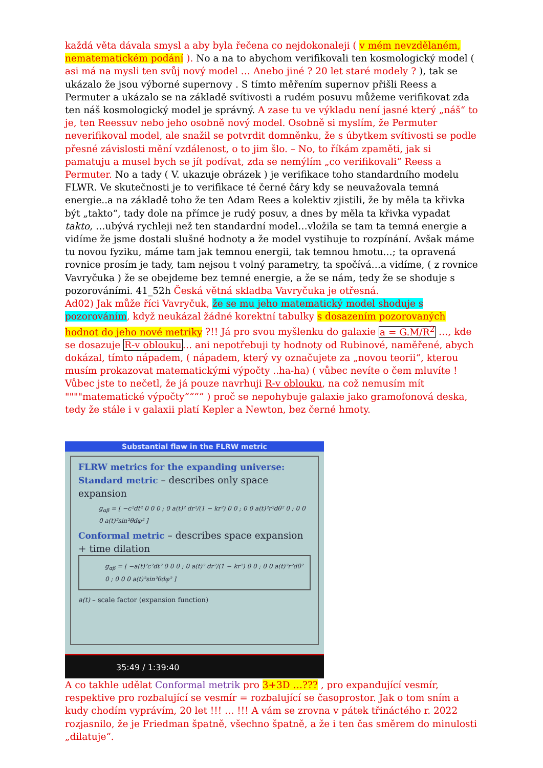každá věta dávala smysl a aby byla řečena co nejdokonaleji ( v mém nevzdělaném, nematematickém podání ). No a na to abychom verifikovali ten kosmologický model ( asi má na mysli ten svůj nový model … Anebo jiné ? 20 let staré modely ? ), tak se ukázalo že jsou výborné supernovy . S tímto měřením supernov přišli Reess a Permuter a ukázalo se na základě svítivosti a rudém posuvu můžeme verifikovat zda ten náš kosmologický model je správný. A zase tu ve výkladu není jasné který „náš“ to je, ten Reessuv nebo jeho osobně nový model. Osobně si myslím, že Permuter neverifikoval model, ale snažil se potvrdit domněnku, že s úbytkem svítivosti se podle přesné závislosti mění vzdálenost, o to jim šlo. – No, to říkám zpaměti, jak si pamatuju a musel bych se jít podívat, zda se nemýlím „co verifikovali“ Reess a Permuter. No a tady ( V. ukazuje obrázek ) je verifikace toho standardního modelu FLWR. Ve skutečnosti je to verifikace té černé čáry kdy se neuvažovala temná energie..a na základě toho že ten Adam Rees a kolektiv zjistili, že by měla ta křivka být „takto“, tady dole na přímce je rudý posuv, a dnes by měla ta křivka vypadat takto, …ubývá rychleji než ten standardní model…vložila se tam ta temná energie a vidíme že jsme dostali slušné hodnoty a že model vystihuje to rozpínání. Avšak máme tu novou fyziku, máme tam jak temnou energii, tak temnou hmotu…; ta opravená rovnice prosím je tady, tam nejsou t volný parametry, ta spočívá…a vidíme, ( z rovnice Vavryčuka ) že se obejdeme bez temné energie, a že se nám, tedy že se shoduje s pozorováními. 41_52h Česká větná skladba Vavryčuka je otřesná.
Ad02) Jak může říci Vavryčuk, že se mu jeho matematický model shoduje s pozorováním, když neukázal žádné korektní tabulky s dosazením pozorovaných hodnot do jeho nové metriky ?!! Já pro svou myšlenku do galaxie a = G.M/R<sup>2</sup> …, kde se dosazuje R-v oblouku… ani nepotřebuji ty hodnoty od Rubinové, naměřené, abych dokázal, tímto nápadem, ( nápadem, který vy označujete za „novou teorii“, kterou musím prokazovat matematickými výpočty ..ha-ha) ( vůbec nevíte o čem mluvíte ! Vůbec jste to nečetl, že já pouze navrhuji R-v oblouku, na což nemusím mít """"matematické výpočty““““ ) proč se nepohybuje galaxie jako gramofonová deska, tedy že stále i v galaxii platí Kepler a Newton, bez černé hmoty.
Substantial flaw in the FLRW metric
FLRW metrics for the expanding universe:
Standard metric – describes only space expansion
g<sub>αβ</sub> = [ −c²dt² 0 0 0 ; 0 a(t)² dr²/(1 − kr²) 0 0 ; 0 0 a(t)²r²dθ² 0 ; 0 0 0 a(t)²sin²θdφ² ]
Conformal metric – describes space expansion + time dilation
g<sub>αβ</sub> = [ −a(t)²c²dt² 0 0 0 ; 0 a(t)² dr²/(1 − kr²) 0 0 ; 0 0 a(t)²r²dθ² 0 ; 0 0 0 a(t)²sin²θdφ² ]
a(t) – scale factor (expansion function)
35:49 / 1:39:40
A co takhle udělat Conformal metrik pro 3+3D …??? , pro expandující vesmír, respektive pro rozbalující se vesmír = rozbalující se časoprostor. Jak o tom sním a kudy chodím vyprávím, 20 let !!! … !!! A vám se zrovna v pátek třináctého r. 2022 rozjasnilo, že je Friedman špatně, všechno špatně, a že i ten čas směrem do minulosti „dilatuje“.